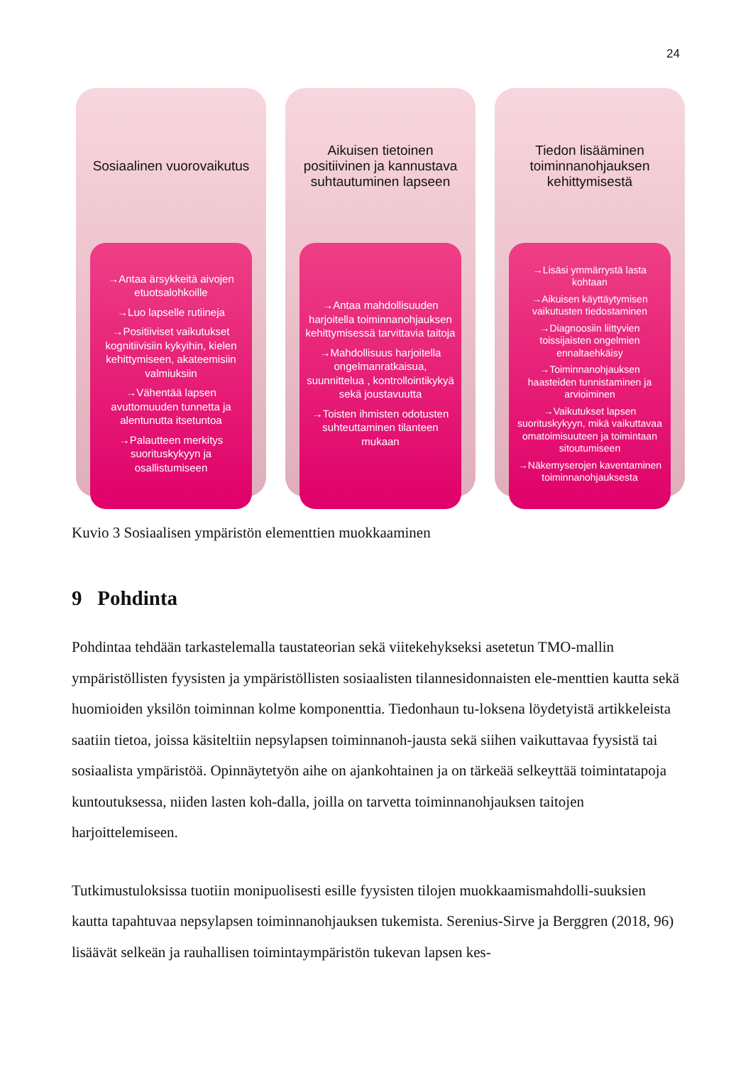24
Sosiaalinen vuorovaikutus
→Antaa ärsykkeitä aivojen etuotsalohkoille
→Luo lapselle rutiineja
→Positiiviset vaikutukset kognitiivisiin kykyihin, kielen kehittymiseen, akateemisiin valmiuksiin
→Vähentää lapsen avuttomuuden tunnetta ja alentunutta itsetuntoa
→Palautteen merkitys suorituskykyyn ja osallistumiseen
Aikuisen tietoinen positiivinen ja kannustava suhtautuminen lapseen
→Antaa mahdollisuuden harjoitella toiminnanohjauksen kehittymisessä tarvittavia taitoja
→Mahdollisuus harjoitella ongelmanratkaisua, suunnittelua , kontrollointikykyä sekä joustavuutta
→Toisten ihmisten odotusten suhteuttaminen tilanteen mukaan
Tiedon lisääminen toiminnanohjauksen kehittymisestä
→Lisäsi ymmärrystä lasta kohtaan
→Aikuisen käyttäytymisen vaikutusten tiedostaminen
→Diagnoosiin liittyvien toissijaisten ongelmien ennaltaehkäisy
→Toiminnanohjauksen haasteiden tunnistaminen ja arvioiminen
→Vaikutukset lapsen suorituskykyyn, mikä vaikuttavaa omatoimisuuteen ja toimintaan sitoutumiseen
→Näkemyserojen kaventaminen toiminnanohjauksesta
Kuvio 3 Sosiaalisen ympäristön elementtien muokkaaminen
9 Pohdinta
Pohdintaa tehdään tarkastelemalla taustateorian sekä viitekehykseksi asetetun TMO-mallin ympäristöllisten fyysisten ja ympäristöllisten sosiaalisten tilannesidonnaisten ele-menttien kautta sekä huomioiden yksilön toiminnan kolme komponenttia. Tiedonhaun tu-loksena löydetyistä artikkeleista saatiin tietoa, joissa käsiteltiin nepsylapsen toiminnanoh-jausta sekä siihen vaikuttavaa fyysistä tai sosiaalista ympäristöä. Opinnäytetyön aihe on ajankohtainen ja on tärkeää selkeyttää toimintatapoja kuntoutuksessa, niiden lasten koh-dalla, joilla on tarvetta toiminnanohjauksen taitojen harjoittelemiseen.
Tutkimustuloksissa tuotiin monipuolisesti esille fyysisten tilojen muokkaamismahdolli-suuksien kautta tapahtuvaa nepsylapsen toiminnanohjauksen tukemista. Serenius-Sirve ja Berggren (2018, 96) lisäävät selkeän ja rauhallisen toimintaympäristön tukevan lapsen kes-